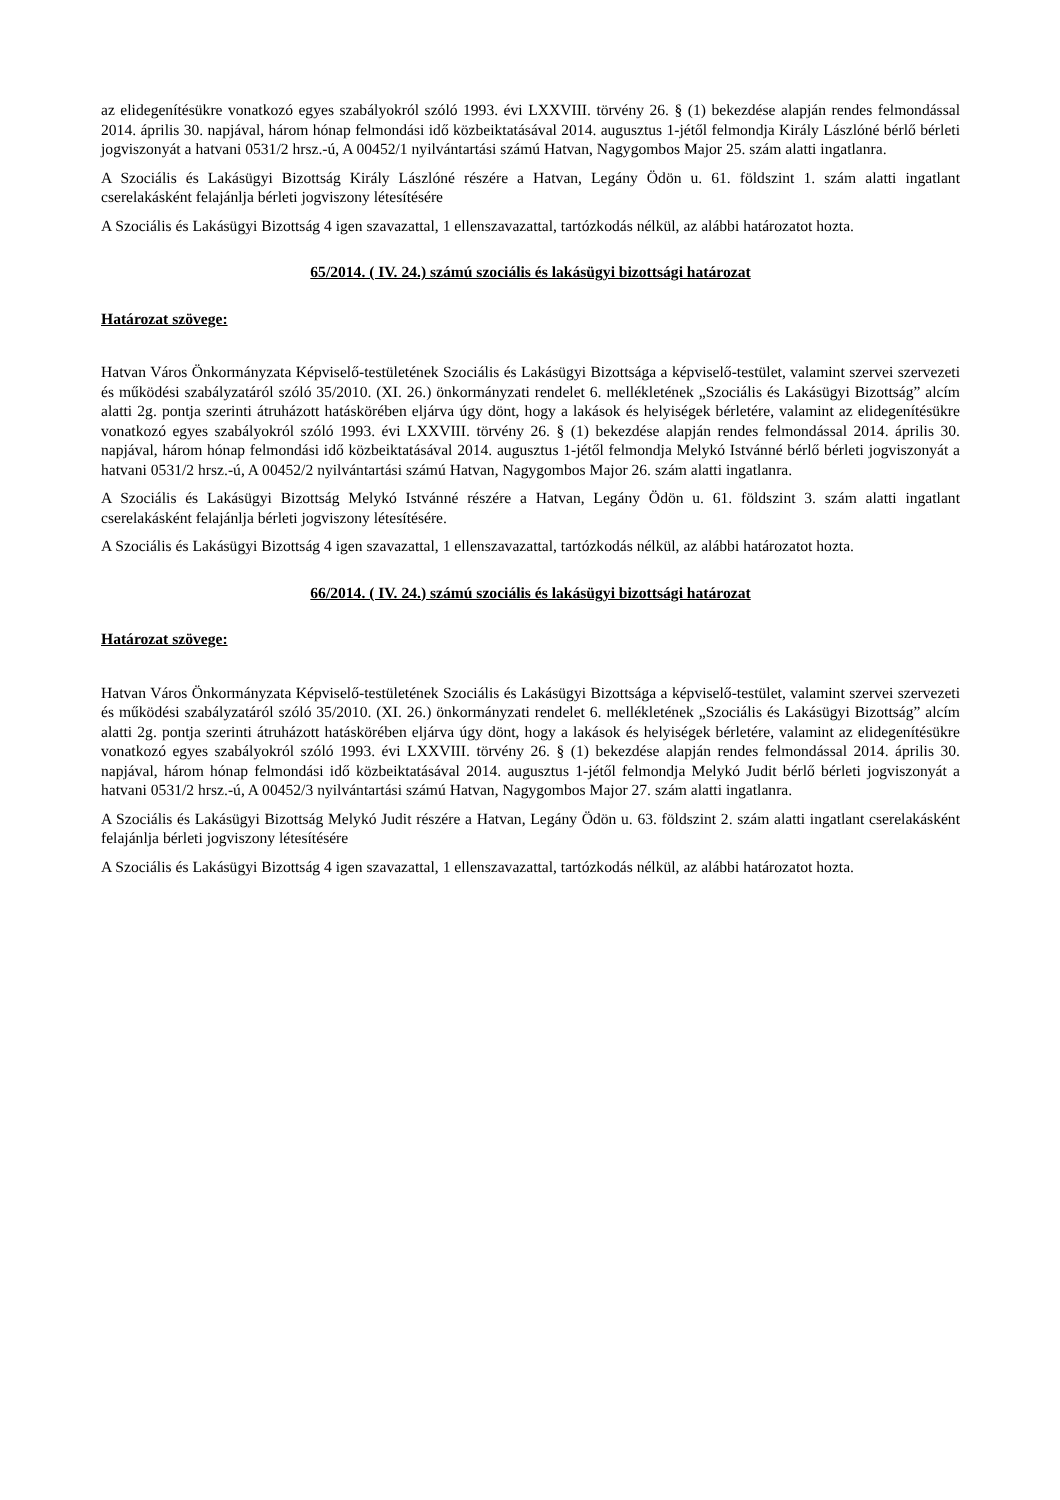az elidegenítésükre vonatkozó egyes szabályokról szóló 1993. évi LXXVIII. törvény 26. § (1) bekezdése alapján rendes felmondással 2014. április 30. napjával, három hónap felmondási idő közbeiktatásával 2014. augusztus 1-jétől felmondja Király Lászlóné bérlő bérleti jogviszonyát a hatvani 0531/2 hrsz.-ú, A 00452/1 nyilvántartási számú Hatvan, Nagygombos Major 25. szám alatti ingatlanra.
A Szociális és Lakásügyi Bizottság Király Lászlóné részére a Hatvan, Legány Ödön u. 61. földszint 1. szám alatti ingatlant cserelakásként felajánlja bérleti jogviszony létesítésére
A Szociális és Lakásügyi Bizottság 4 igen szavazattal, 1 ellenszavazattal, tartózkodás nélkül, az alábbi határozatot hozta.
65/2014. ( IV. 24.) számú szociális és lakásügyi bizottsági határozat
Határozat szövege:
Hatvan Város Önkormányzata Képviselő-testületének Szociális és Lakásügyi Bizottsága a képviselő-testület, valamint szervei szervezeti és működési szabályzatáról szóló 35/2010. (XI. 26.) önkormányzati rendelet 6. mellékletének „Szociális és Lakásügyi Bizottság” alcím alatti 2g. pontja szerinti átruházott hatáskörében eljárva úgy dönt, hogy a lakások és helyiségek bérletére, valamint az elidegenítésükre vonatkozó egyes szabályokról szóló 1993. évi LXXVIII. törvény 26. § (1) bekezdése alapján rendes felmondással 2014. április 30. napjával, három hónap felmondási idő közbeiktatásával 2014. augusztus 1-jétől felmondja Melykó Istvánné bérlő bérleti jogviszonyát a hatvani 0531/2 hrsz.-ú, A 00452/2 nyilvántartási számú Hatvan, Nagygombos Major 26. szám alatti ingatlanra.
A Szociális és Lakásügyi Bizottság Melykó Istvánné részére a Hatvan, Legány Ödön u. 61. földszint 3. szám alatti ingatlant cserelakásként felajánlja bérleti jogviszony létesítésére.
A Szociális és Lakásügyi Bizottság 4 igen szavazattal, 1 ellenszavazattal, tartózkodás nélkül, az alábbi határozatot hozta.
66/2014. ( IV. 24.) számú szociális és lakásügyi bizottsági határozat
Határozat szövege:
Hatvan Város Önkormányzata Képviselő-testületének Szociális és Lakásügyi Bizottsága a képviselő-testület, valamint szervei szervezeti és működési szabályzatáról szóló 35/2010. (XI. 26.) önkormányzati rendelet 6. mellékletének „Szociális és Lakásügyi Bizottság” alcím alatti 2g. pontja szerinti átruházott hatáskörében eljárva úgy dönt, hogy a lakások és helyiségek bérletére, valamint az elidegenítésükre vonatkozó egyes szabályokról szóló 1993. évi LXXVIII. törvény 26. § (1) bekezdése alapján rendes felmondással 2014. április 30. napjával, három hónap felmondási idő közbeiktatásával 2014. augusztus 1-jétől felmondja Melykó Judit bérlő bérleti jogviszonyát a hatvani 0531/2 hrsz.-ú, A 00452/3 nyilvántartási számú Hatvan, Nagygombos Major 27. szám alatti ingatlanra.
A Szociális és Lakásügyi Bizottság Melykó Judit részére a Hatvan, Legány Ödön u. 63. földszint 2. szám alatti ingatlant cserelakásként felajánlja bérleti jogviszony létesítésére
A Szociális és Lakásügyi Bizottság 4 igen szavazattal, 1 ellenszavazattal, tartózkodás nélkül, az alábbi határozatot hozta.